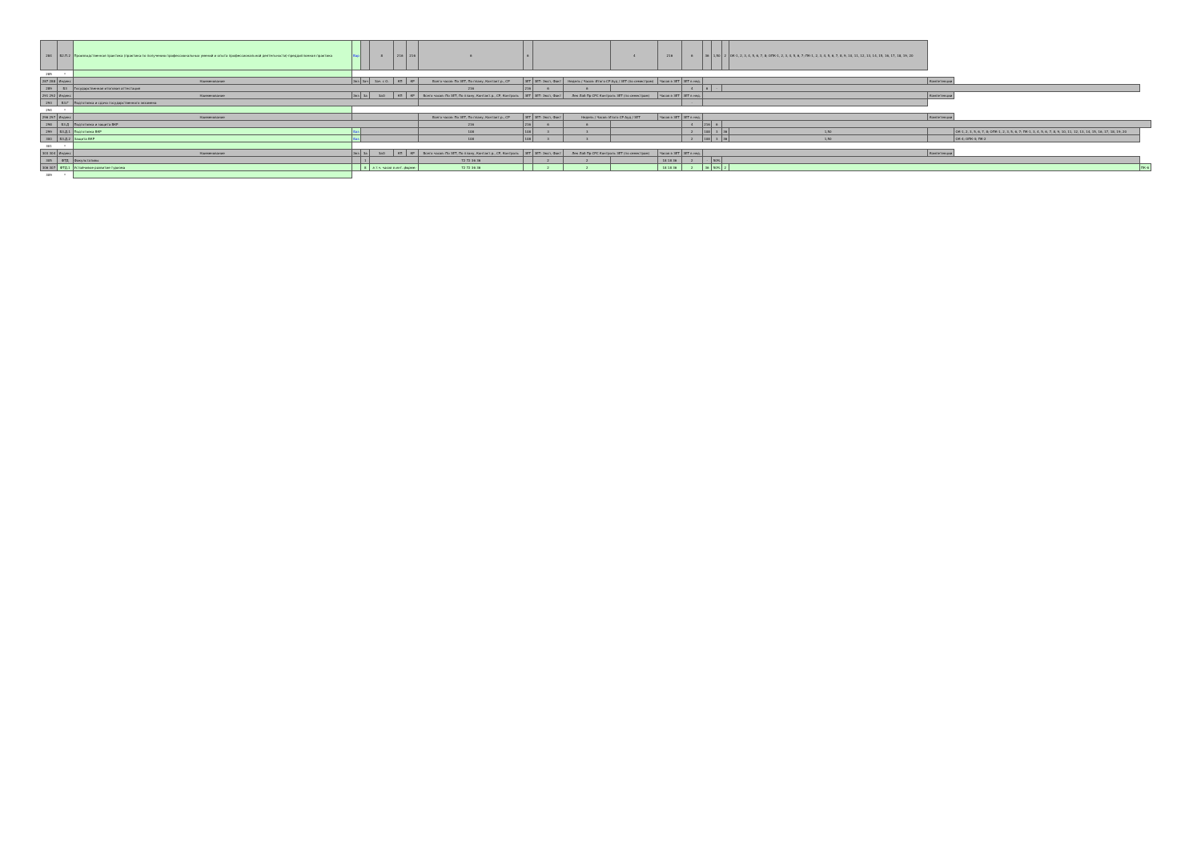| 284 | Б2.П.2 | Производственная практика (практика по получению профессиональных умений и опыта профессиональной деятельности)-преддипломная практика | Вар | | 8 | 216 | 216 | 6 | 6 | | | | 4 | 216 | 6 | 36 | 1,50 | 2 | ОК-1, 2, 3, 4, 5, 6, 7, 8; ОПК-1, 2, 3, 4, 5, 6, 7; ПК-1, 2, 3, 4, 5, 6, 7, 8, 9, 10, 11, 12, 13, 14, 15, 16, 17, 18, 19, 20 | | | |
| 285 | * | | | | | | | | | | | | | | | | | | | | | |
| 287 288 | Индекс | Наименование | Экз | Зач | Зач. с О. | КП | КР | Всего часов: По ЗЕТ, По плану, Контакт.р., СР | ЗЕТ | ЗЕТ: Эксп, Факт | Недель / Часов: Итого СР Ауд / ЗЕТ (по семестрам) | | | Часов в ЗЕТ | ЗЕТ в нед. | | | | | Компетенции | | |
| 289 | Б3 | Государственная итоговая аттестация | | | | | | 216 | 216 | 6 | 6 | | | | 4 | 6 | - | | | | | |
| 291 292 | Индекс | Наименование | Экз | За | ЗаО | КП | КР | Всего часов: По ЗЕТ, По плану, Контакт.р., СР, Контроль | ЗЕТ | ЗЕТ: Эксп, Факт | Лек Лаб Пр СРС Контроль ЗЕТ (по семестрам) | | | Часов в ЗЕТ | ЗЕТ в нед. | | | | | Компетенции | | |
| 293 | Б3.Г | Подготовка и сдача государственного экзамена | | | | | | | | | | | | | - | | | | | | | |
| 294 | * | | | | | | | | | | | | | | | | | | | | | |
| 296 297 | Индекс | Наименование | | | | | | Всего часов: По ЗЕТ, По плану, Контакт.р., СР | ЗЕТ | ЗЕТ: Эксп, Факт | Недель / Часов: Итого СР Ауд / ЗЕТ | | | Часов в ЗЕТ | ЗЕТ в нед. | | | | | Компетенции | | |
| 298 | Б3.Д | Подготовка и защита ВКР | | | | | | 216 | 216 | 6 | 6 | | | | 4 | 216 | 6 | | | | | |
| 299 | Б3.Д.1 | Подготовка ВКР | Баз | | | | | 108 | 108 | 3 | 3 | | | | 2 | 108 | 3 | 36 | 1,50 | | ОК-1, 2, 3, 5, 6, 7, 8; ОПК-1, 2, 3, 5, 6, 7; ПК-1, 3, 4, 5, 6, 7, 8, 9, 10, 11, 12, 13, 14, 15, 16, 17, 18, 19, 20 | |
| 300 | Б3.Д.2 | Защита ВКР | Баз | | | | | 108 | 108 | 3 | 3 | | | | 2 | 108 | 3 | 36 | 1,50 | | ОК-4; ОПК-4; ПК-2 | |
| 301 | * | | | | | | | | | | | | | | | | | | | | | |
| 303 304 | Индекс | Наименование | Экз | За | ЗаО | КП | КР | Всего часов: По ЗЕТ, По плану, Контакт.р., СР, Контроль | ЗЕТ | ЗЕТ: Эксп, Факт | Лек Лаб Пр СРС Контроль ЗЕТ (по семестрам) | | | Часов в ЗЕТ | ЗЕТ в нед. | | | | | Компетенции | | |
| 305 | ФТД | Факультативы | | 1 | | | | 72 72 36 36 | | 2 | 2 | | | 18 18 36 | 2 | - | 50% | | | | | |
| 306 307 | ФТД.1 | Устойчивое развитие туризма | | 8 | в т.ч. часов в инт. форме: | | | 72 72 36 36 | | 2 | 2 | | | 18 18 36 | 2 | 36 | 50% | 2 | | | | ПК-6 |
| 309 | * | | | | | | | | | | | | | | | | | | | | | |